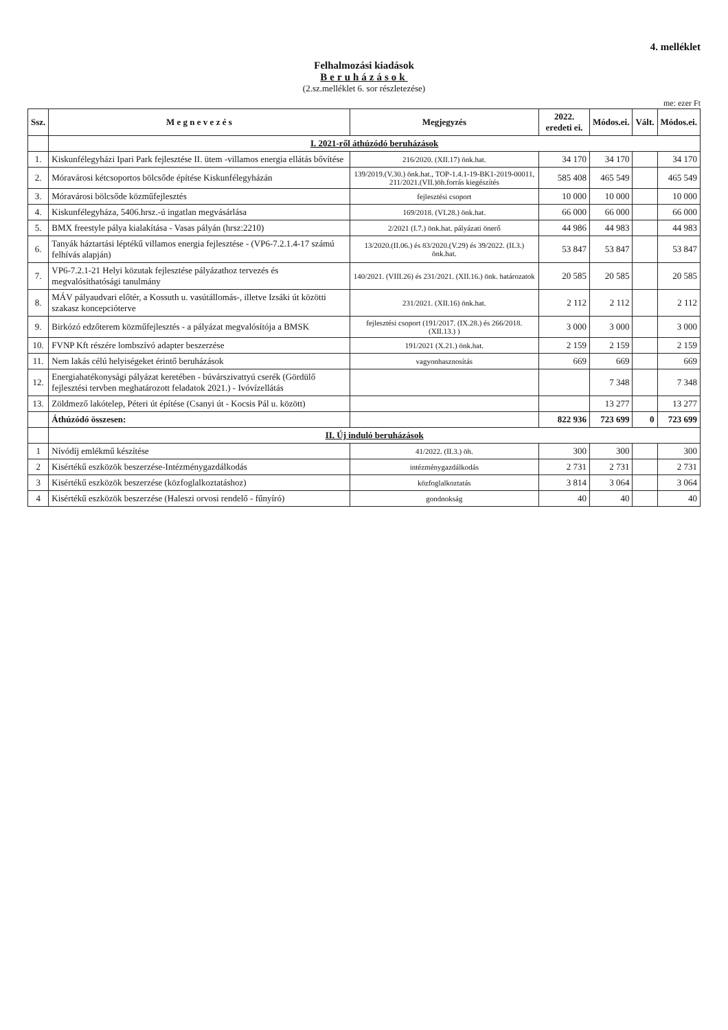4. melléklet
Felhalmozási kiadások
Beruházások
(2.sz.melléklet 6. sor részletezése)
me: ezer Ft
| Ssz. | M e g n e v e z é s | Megjegyzés | 2022. eredeti ei. | Módos.ei. | Vált. | Módos.ei. |
| --- | --- | --- | --- | --- | --- | --- |
| | I. 2021-ről áthúzódó beruházások | | | | | |
| 1. | Kiskunfélegyházi Ipari Park fejlesztése II. ütem -villamos energia ellátás bővítése | 216/2020. (XII.17) önk.hat. | 34 170 | 34 170 | | 34 170 |
| 2. | Móravárosi kétcsoportos bölcsőde építése Kiskunfélegyházán | 139/2019.(V.30.) önk.hat., TOP-1.4.1-19-BK1-2019-00011, 211/2021.(VII.)öh.forrás kiegészítés | 585 408 | 465 549 | | 465 549 |
| 3. | Móravárosi bölcsőde közműfejlesztés | fejlesztési csoport | 10 000 | 10 000 | | 10 000 |
| 4. | Kiskunfélegyháza, 5406.hrsz.-ú ingatlan megvásárlása | 169/2018. (VI.28.) önk.hat. | 66 000 | 66 000 | | 66 000 |
| 5. | BMX freestyle pálya kialakítása - Vasas pályán (hrsz:2210) | 2/2021 (I.7.) önk.hat. pályázati önerő | 44 986 | 44 983 | | 44 983 |
| 6. | Tanyák háztartási léptékű villamos energia fejlesztése - (VP6-7.2.1.4-17 számú felhívás alapján) | 13/2020.(II.06.) és 83/2020.(V.29) és 39/2022. (II.3.) önk.hat. | 53 847 | 53 847 | | 53 847 |
| 7. | VP6-7.2.1-21 Helyi közutak fejlesztése pályázathoz tervezés és megvalósíthatósági tanulmány | 140/2021. (VIII.26) és 231/2021. (XII.16.) önk. határozatok | 20 585 | 20 585 | | 20 585 |
| 8. | MÁV pályaudvari előtér, a Kossuth u. vasútállomás-, illetve Izsáki út közötti szakasz koncepcióterve | 231/2021. (XII.16) önk.hat. | 2 112 | 2 112 | | 2 112 |
| 9. | Birkózó edzőterem közműfejlesztés - a pályázat megvalósítója a BMSK | fejlesztési csoport (191/2017. (IX.28.) és 266/2018. (XII.13.) ) | 3 000 | 3 000 | | 3 000 |
| 10. | FVNP Kft részére lombszívó adapter beszerzése | 191/2021 (X.21.) önk.hat. | 2 159 | 2 159 | | 2 159 |
| 11. | Nem lakás célú helyiségeket érintő beruházások | vagyonhasznosítás | 669 | 669 | | 669 |
| 12. | Energiahatékonysági pályázat keretében - búvárszivattyú cserék (Gördülő fejlesztési tervben meghatározott feladatok 2021.) - Ivóvízellátás | | | 7 348 | | 7 348 |
| 13. | Zöldmező lakótelep, Péteri út építése (Csanyi út - Kocsis Pál u. között) | | | 13 277 | | 13 277 |
| | Áthúzódó összesen: | | 822 936 | 723 699 | 0 | 723 699 |
| | II. Új induló beruházások | | | | | |
| 1 | Nívódíj emlékmű készítése | 41/2022. (II.3.) öh. | 300 | 300 | | 300 |
| 2 | Kisértékű eszközök beszerzése-Intézménygazdálkodás | intézménygazdálkodás | 2 731 | 2 731 | | 2 731 |
| 3 | Kisértékű eszközök beszerzése (közfoglalkoztatáshoz) | közfoglalkoztatás | 3 814 | 3 064 | | 3 064 |
| 4 | Kisértékű eszközök beszerzése (Haleszi orvosi rendelő - fűnyíró) | gondnokság | 40 | 40 | | 40 |